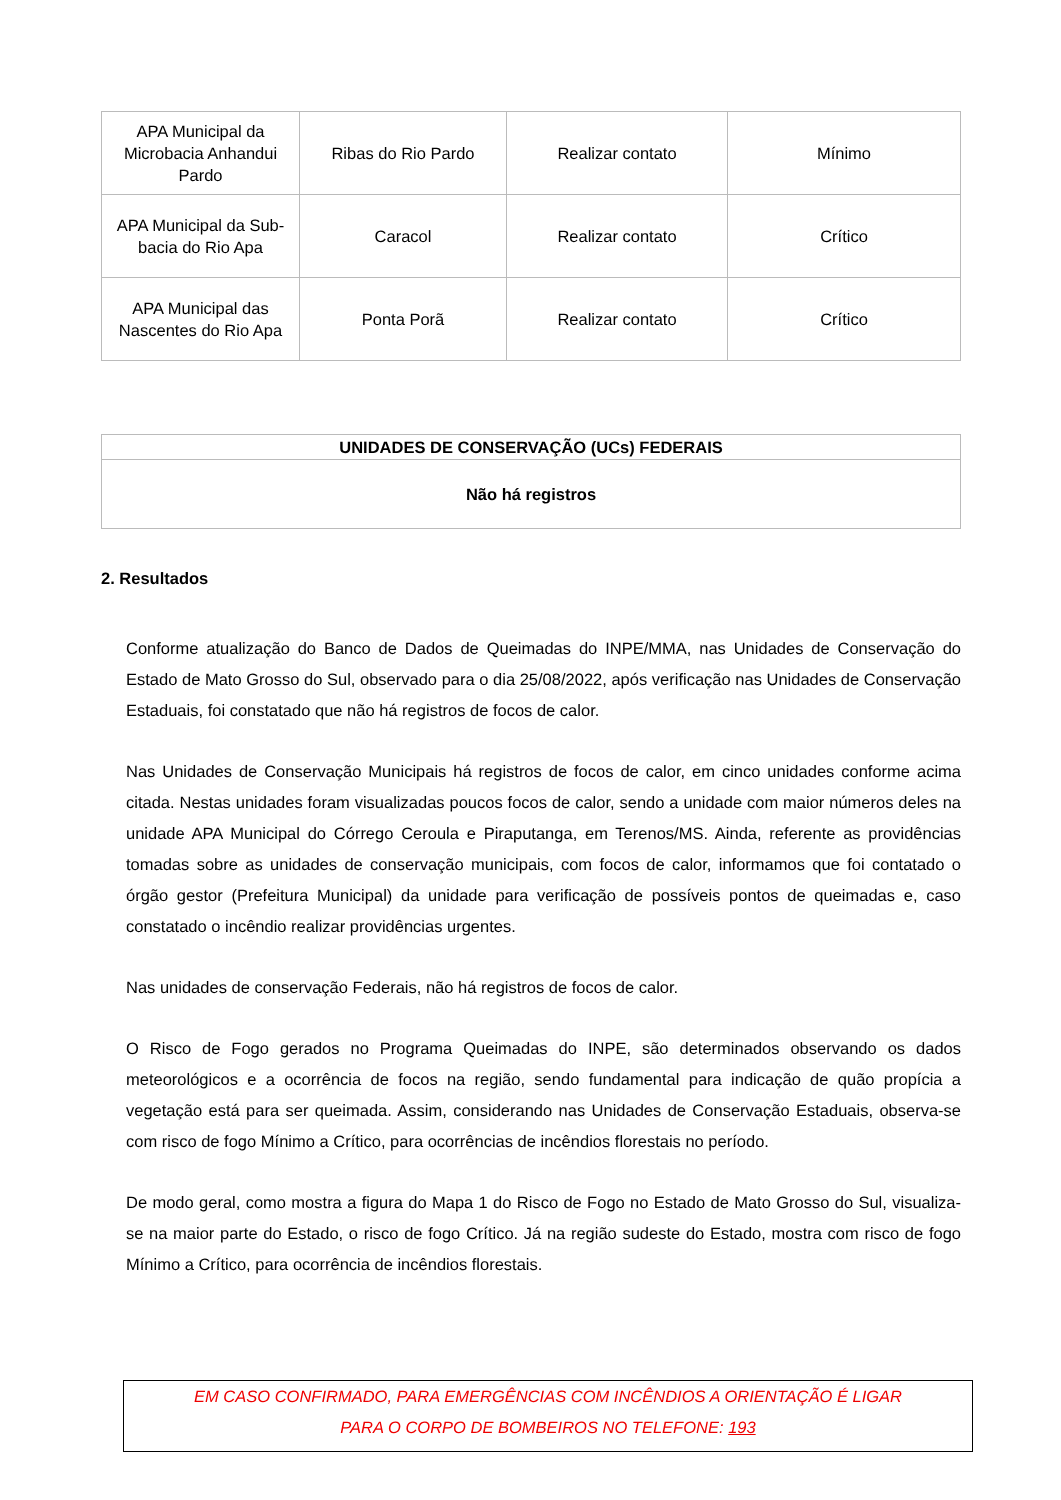| APA Municipal da Microbacia Anhandui Pardo | Ribas do Rio Pardo | Realizar contato | Mínimo |
| APA Municipal da Sub-bacia do Rio Apa | Caracol | Realizar contato | Crítico |
| APA Municipal das Nascentes do Rio Apa | Ponta Porã | Realizar contato | Crítico |
| UNIDADES DE CONSERVAÇÃO (UCs) FEDERAIS |
| Não há registros |
2. Resultados
Conforme atualização do Banco de Dados de Queimadas do INPE/MMA, nas Unidades de Conservação do Estado de Mato Grosso do Sul, observado para o dia 25/08/2022, após verificação nas Unidades de Conservação Estaduais, foi constatado que não há registros de focos de calor.
Nas Unidades de Conservação Municipais há registros de focos de calor, em cinco unidades conforme acima citada. Nestas unidades foram visualizadas poucos focos de calor, sendo a unidade com maior números deles na unidade APA Municipal do Córrego Ceroula e Piraputanga, em Terenos/MS. Ainda, referente as providências tomadas sobre as unidades de conservação municipais, com focos de calor, informamos que foi contatado o órgão gestor (Prefeitura Municipal) da unidade para verificação de possíveis pontos de queimadas e, caso constatado o incêndio realizar providências urgentes.
Nas unidades de conservação Federais, não há registros de focos de calor.
O Risco de Fogo gerados no Programa Queimadas do INPE, são determinados observando os dados meteorológicos e a ocorrência de focos na região, sendo fundamental para indicação de quão propícia a vegetação está para ser queimada. Assim, considerando nas Unidades de Conservação Estaduais, observa-se com risco de fogo Mínimo a Crítico, para ocorrências de incêndios florestais no período.
De modo geral, como mostra a figura do Mapa 1 do Risco de Fogo no Estado de Mato Grosso do Sul, visualiza-se na maior parte do Estado, o risco de fogo Crítico. Já na região sudeste do Estado, mostra com risco de fogo Mínimo a Crítico, para ocorrência de incêndios florestais.
EM CASO CONFIRMADO, PARA EMERGÊNCIAS COM INCÊNDIOS A ORIENTAÇÃO É LIGAR
PARA O CORPO DE BOMBEIROS NO TELEFONE: 193